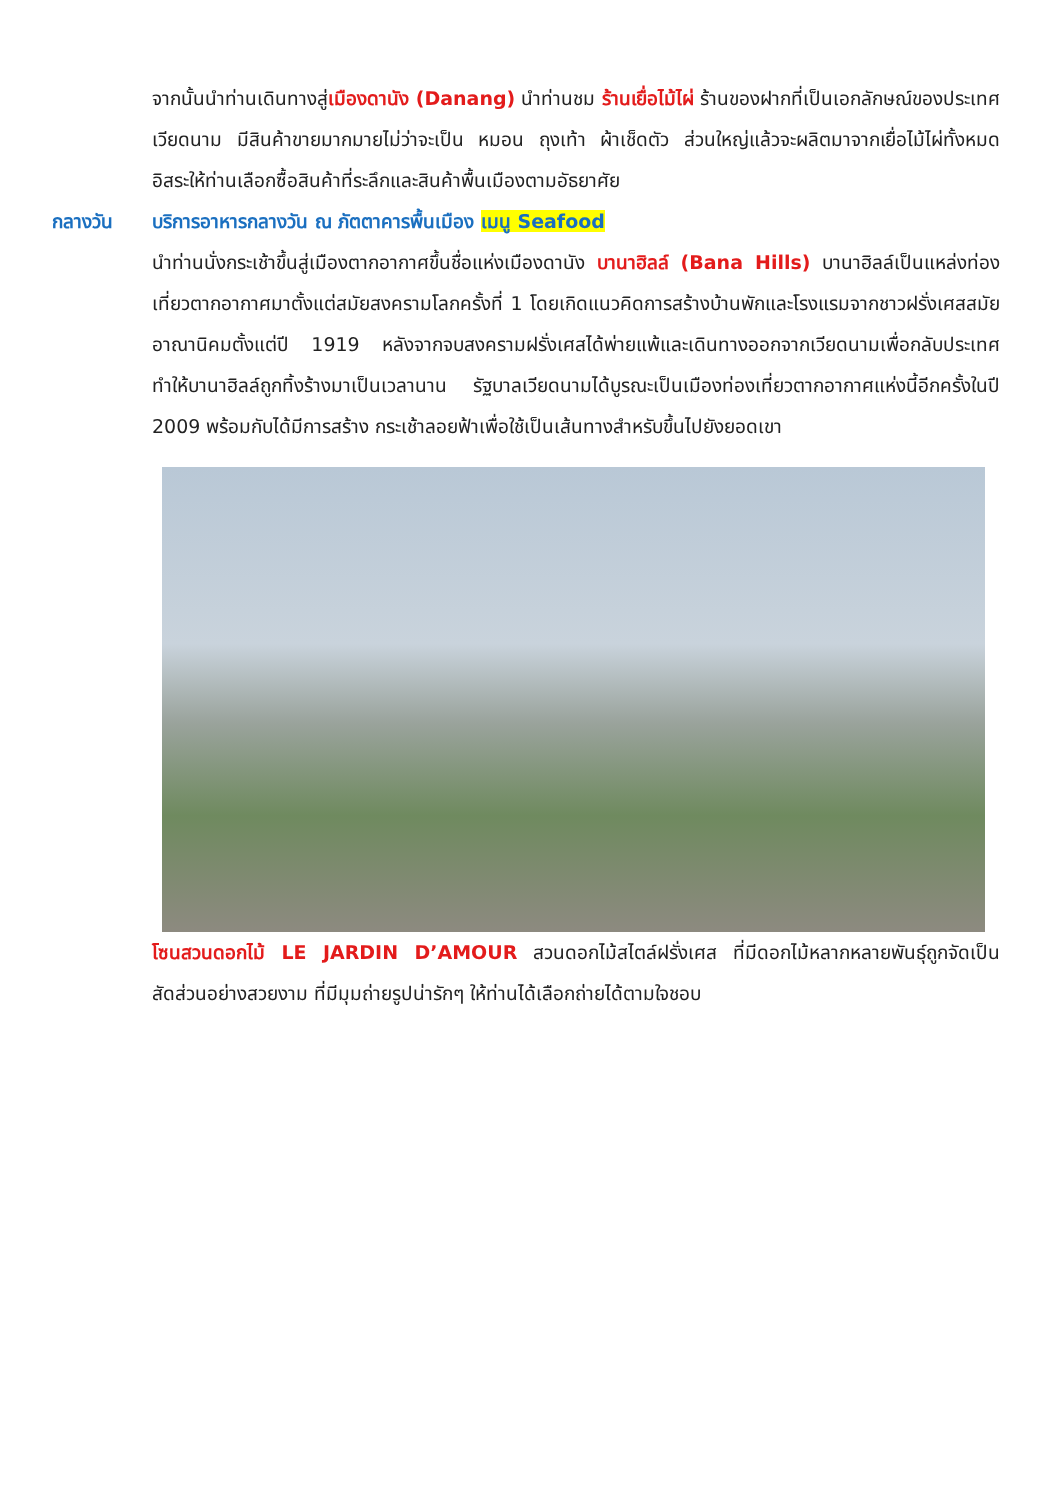จากนั้นนำท่านเดินทางสู่เมืองดานัง (Danang) นำท่านชม ร้านเยื่อไม้ไผ่ ร้านของฝากที่เป็นเอกลักษณ์ของประเทศเวียดนาม มีสินค้าขายมากมายไม่ว่าจะเป็น หมอน ถุงเท้า ผ้าเช็ดตัว ส่วนใหญ่แล้วจะผลิตมาจากเยื่อไม้ไผ่ทั้งหมด อิสระให้ท่านเลือกซื้อสินค้าที่ระลึกและสินค้าพื้นเมืองตามอัธยาศัย
กลางวัน บริการอาหารกลางวัน ณ ภัตตาคารพื้นเมือง เมนู Seafood
นำท่านนั่งกระเช้าขึ้นสู่เมืองตากอากาศขึ้นชื่อแห่งเมืองดานัง บานาฮิลล์ (Bana Hills) บานาฮิลล์เป็นแหล่งท่องเที่ยวตากอากาศมาตั้งแต่สมัยสงครามโลกครั้งที่ 1 โดยเกิดแนวคิดการสร้างบ้านพักและโรงแรมจากชาวฝรั่งเศสสมัยอาณานิคมตั้งแต่ปี 1919 หลังจากจบสงครามฝรั่งเศสได้พ่ายแพ้และเดินทางออกจากเวียดนามเพื่อกลับประเทศ ทำให้บานาฮิลล์ถูกทิ้งร้างมาเป็นเวลานาน รัฐบาลเวียดนามได้บูรณะเป็นเมืองท่องเที่ยวตากอากาศแห่งนี้อีกครั้งในปี 2009 พร้อมกับได้มีการสร้าง กระเช้าลอยฟ้าเพื่อใช้เป็นเส้นทางสำหรับขึ้นไปยังยอดเขา
โซนสวนดอกไม้ LE JARDIN D’AMOUR สวนดอกไม้สไตล์ฝรั่งเศส ที่มีดอกไม้หลากหลายพันธุ์ถูกจัดเป็นสัดส่วนอย่างสวยงาม ที่มีมุมถ่ายรูปน่ารักๆ ให้ท่านได้เลือกถ่ายได้ตามใจชอบ